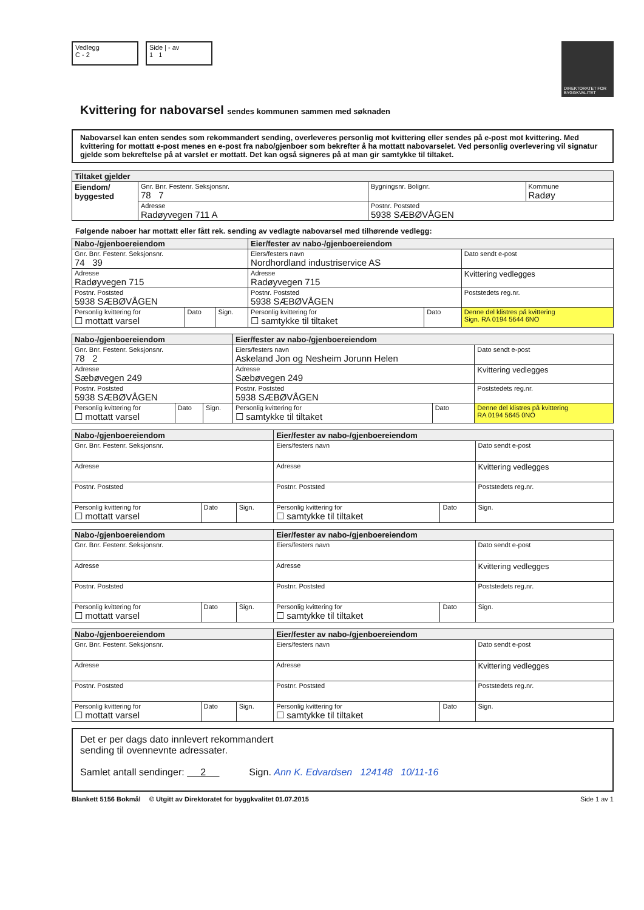Vedlegg
C - 2
Side | - av
1 1
DIREKTORATET FOR BYGGKVALITET
Kvittering for nabovarsel sendes kommunen sammen med søknaden
Nabovarsel kan enten sendes som rekommandert sending, overleveres personlig mot kvittering eller sendes på e-post mot kvittering. Med kvittering for mottatt e-post menes en e-post fra nabo/gjenboer som bekrefter å ha mottatt nabovarselet. Ved personlig overlevering vil signatur gjelde som bekreftelse på at varslet er mottatt. Det kan også signeres på at man gir samtykke til tiltaket.
| Tiltaket gjelder | | | |
| --- | --- | --- | --- |
| Eiendom/ byggested | Gnr. Bnr. Festenr. Seksjonsnr. 78 7 | Bygningsnr. Bolignr. | Kommune Radøy |
| | Adresse Radøyvegen 711 A | Postnr. Poststed 5938 SÆBØVÅGEN | |
Følgende naboer har mottatt eller fått rek. sending av vedlagte nabovarsel med tilhørende vedlegg:
| Nabo-/gjenboereiendom | | | Eier/fester av nabo-/gjenboereiendom | | |
| --- | --- | --- | --- | --- | --- |
| Gnr. Bnr. Festenr. Seksjonsnr. 74 39 | | | Eiers/festers navn Nordhordland industriservice AS | | Dato sendt e-post |
| Adresse Radøyvegen 715 | | | Adresse Radøyvegen 715 | | Kvittering vedlegges |
| Postnr. Poststed 5938 SÆBØVÅGEN | | | Postnr. Poststed 5938 SÆBØVÅGEN | | Poststedets reg.nr. |
| Personlig kvittering for ☐ mottatt varsel | Dato | Sign. | Personlig kvittering for ☐ samtykke til tiltaket | Dato | Denne del klistres på kvittering Sign. RA 0194 5644 6NO |
| Nabo-/gjenboereiendom | | | Eier/fester av nabo-/gjenboereiendom | | |
| --- | --- | --- | --- | --- | --- |
| Gnr. Bnr. Festenr. Seksjonsnr. 78 2 | | | Eiers/festers navn Askeland Jon og Nesheim Jorunn Helen | | Dato sendt e-post |
| Adresse Sæbøvegen 249 | | | Adresse Sæbøvegen 249 | | Kvittering vedlegges |
| Postnr. Poststed 5938 SÆBØVÅGEN | | | Postnr. Poststed 5938 SÆBØVÅGEN | | Poststedets reg.nr. |
| Personlig kvittering for ☐ mottatt varsel | Dato | Sign. | Personlig kvittering for ☐ samtykke til tiltaket | Dato | Denne del klistres på kvittering RA 0194 5645 0NO |
| Nabo-/gjenboereiendom | | | Eier/fester av nabo-/gjenboereiendom | | |
| --- | --- | --- | --- | --- | --- |
| Gnr. Bnr. Festenr. Seksjonsnr. | | | Eiers/festers navn | | Dato sendt e-post |
| Adresse | | | Adresse | | Kvittering vedlegges |
| Postnr. Poststed | | | Postnr. Poststed | | Poststedets reg.nr. |
| Personlig kvittering for ☐ mottatt varsel | Dato | Sign. | Personlig kvittering for ☐ samtykke til tiltaket | Dato | Sign. |
| Nabo-/gjenboereiendom | | | Eier/fester av nabo-/gjenboereiendom | | |
| --- | --- | --- | --- | --- | --- |
| Gnr. Bnr. Festenr. Seksjonsnr. | | | Eiers/festers navn | | Dato sendt e-post |
| Adresse | | | Adresse | | Kvittering vedlegges |
| Postnr. Poststed | | | Postnr. Poststed | | Poststedets reg.nr. |
| Personlig kvittering for ☐ mottatt varsel | Dato | Sign. | Personlig kvittering for ☐ samtykke til tiltaket | Dato | Sign. |
| Nabo-/gjenboereiendom | | | Eier/fester av nabo-/gjenboereiendom | | |
| --- | --- | --- | --- | --- | --- |
| Gnr. Bnr. Festenr. Seksjonsnr. | | | Eiers/festers navn | | Dato sendt e-post |
| Adresse | | | Adresse | | Kvittering vedlegges |
| Postnr. Poststed | | | Postnr. Poststed | | Poststedets reg.nr. |
| Personlig kvittering for ☐ mottatt varsel | Dato | Sign. | Personlig kvittering for ☐ samtykke til tiltaket | Dato | Sign. |
Det er per dags dato innlevert rekommandert
sending til ovennevnte adressater.
Samlet antall sendinger: 2 Sign. Ann K. Edvardsen 124148 10/11-16
Blankett 5156 Bokmål © Utgitt av Direktoratet for byggkvalitet 01.07.2015 Side 1 av 1